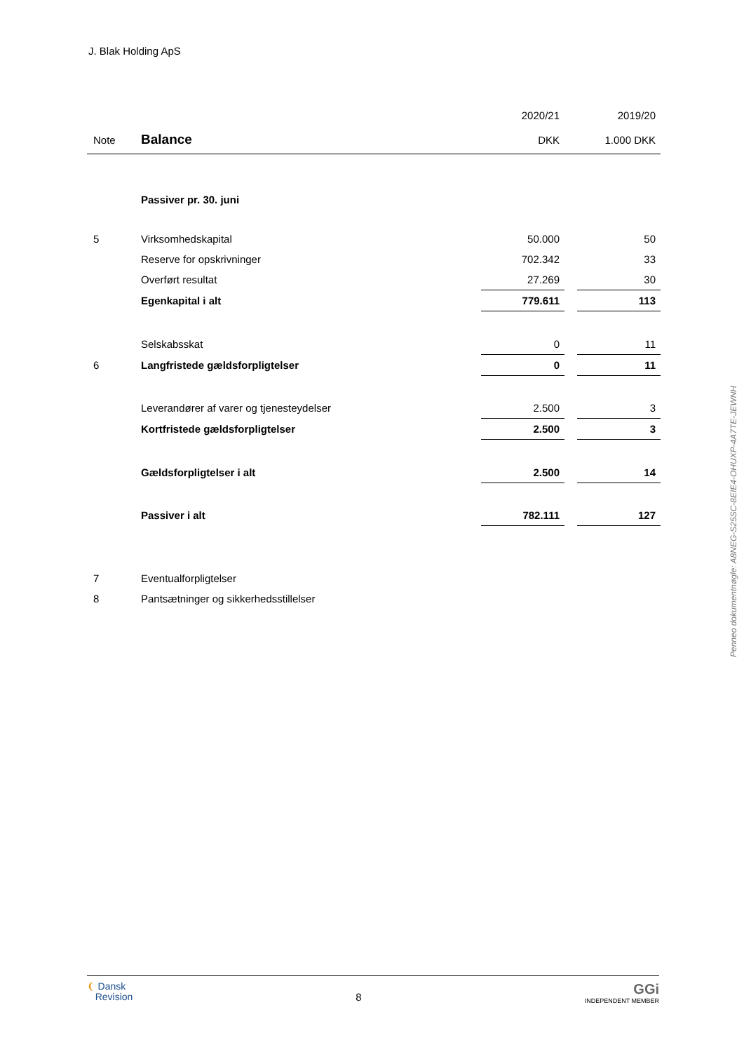J. Blak Holding ApS
| | | 2020/21 | | 2019/20 |
| Note | Balance | DKK | | 1.000 DKK |
| | Passiver pr. 30. juni | | | |
| 5 | Virksomhedskapital | 50.000 | | 50 |
| | Reserve for opskrivninger | 702.342 | | 33 |
| | Overført resultat | 27.269 | | 30 |
| | Egenkapital i alt | 779.611 | | 113 |
| | Selskabsskat | 0 | | 11 |
| 6 | Langfristede gældsforpligtelser | 0 | | 11 |
| | Leverandører af varer og tjenesteydelser | 2.500 | | 3 |
| | Kortfristede gældsforpligtelser | 2.500 | | 3 |
| | Gældsforpligtelser i alt | 2.500 | | 14 |
| | Passiver i alt | 782.111 | | 127 |
| 7 | Eventualforpligtelser | | | |
| 8 | Pantsætninger og sikkerhedsstillelser | | | |
Penneo dokumentnøgle: A8NEG-S25SC-8EIE4-OHUXP-4A7TE-JEWNH
❨ Dansk
Revision
8
GGi
INDEPENDENT MEMBER